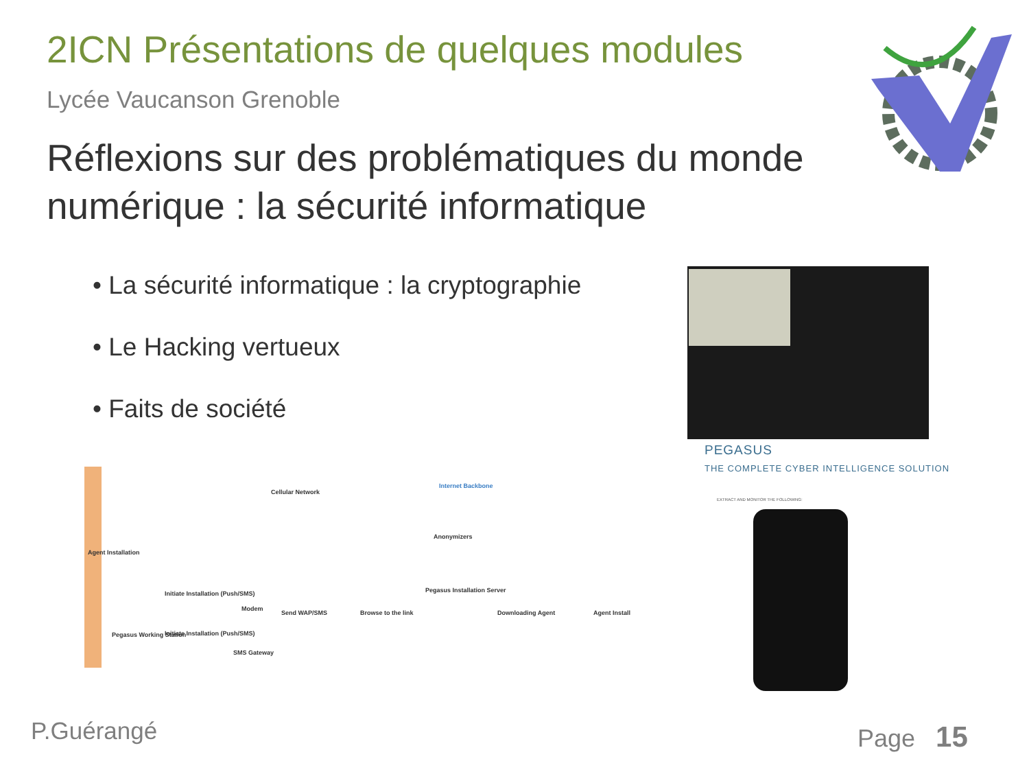2ICN Présentations de quelques modules
Lycée Vaucanson Grenoble
Réflexions sur des problématiques du monde numérique : la sécurité informatique
• La sécurité informatique : la cryptographie
• Le Hacking vertueux
• Faits de société
PEGASUS
THE COMPLETE CYBER INTELLIGENCE SOLUTION
EXTRACT AND MONITOR THE FOLLOWING:
Agent Installation
Cellular Network
Internet Backbone
Anonymizers
Pegasus Working Station
Initiate Installation (Push/SMS)
Initiate Installation (Push/SMS)
Modem
SMS Gateway
Send WAP/SMS Browse to the link
Pegasus Installation Server
Downloading Agent Agent Install
P.Guérangé Page 15